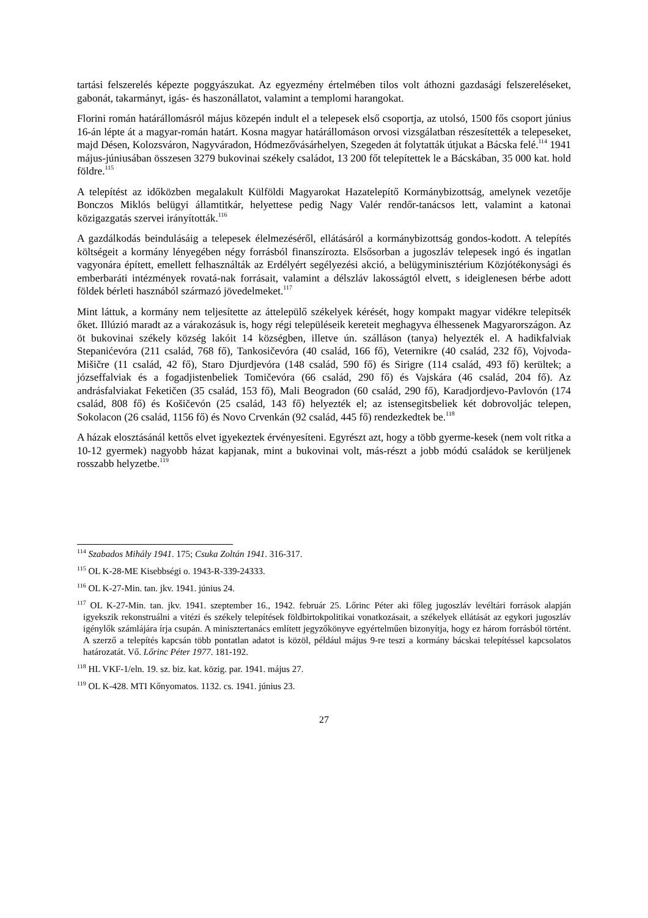tartási felszerelés képezte poggyászukat. Az egyezmény értelmében tilos volt áthozni gazdasági felszereléseket, gabonát, takarmányt, igás- és haszonállatot, valamint a templomi harangokat.
Florini román határállomásról május közepén indult el a telepesek első csoportja, az utolsó, 1500 fős csoport június 16-án lépte át a magyar-román határt. Kosna magyar határállomáson orvosi vizsgálatban részesítették a telepeseket, majd Désen, Kolozsváron, Nagyváradon, Hódmezővásárhelyen, Szegeden át folytatták útjukat a Bácska felé.<sup>114</sup> 1941 május-júniusában összesen 3279 bukovinai székely családot, 13 200 főt telepítettek le a Bácskában, 35 000 kat. hold földre.<sup>115</sup>
A telepítést az időközben megalakult Külföldi Magyarokat Hazatelepítő Kormánybizottság, amelynek vezetője Bonczos Miklós belügyi államtitkár, helyettese pedig Nagy Valér rendőr-tanácsos lett, valamint a katonai közigazgatás szervei irányították.<sup>116</sup>
A gazdálkodás beindulásáig a telepesek élelmezéséről, ellátásáról a kormánybizottság gondos-kodott. A telepítés költségeit a kormány lényegében négy forrásból finanszírozta. Elsősorban a jugoszláv telepesek ingó és ingatlan vagyonára épített, emellett felhasználták az Erdélyért segélyezési akció, a belügyminisztérium Közjótékonysági és emberbaráti intézmények rovatá-nak forrásait, valamint a délszláv lakosságtól elvett, s ideiglenesen bérbe adott földek bérleti hasznából származó jövedelmeket.<sup>117</sup>
Mint láttuk, a kormány nem teljesítette az áttelepülő székelyek kérését, hogy kompakt magyar vidékre telepítsék őket. Illúzió maradt az a várakozásuk is, hogy régi településeik kereteit meghagyva élhessenek Magyarországon. Az öt bukovinai székely község lakóit 14 községben, illetve ún. szálláson (tanya) helyezték el. A hadikfalviak Stepanićevóra (211 család, 768 fő), Tankosičevóra (40 család, 166 fő), Veternikre (40 család, 232 fő), Vojvoda-Mišičre (11 család, 42 fő), Staro Djurdjevóra (148 család, 590 fő) és Sirigre (114 család, 493 fő) kerültek; a józseffalviak és a fogadjistenbeliek Tomičevóra (66 család, 290 fő) és Vajskára (46 család, 204 fő). Az andrásfalviakat Feketičen (35 család, 153 fő), Mali Beogradon (60 család, 290 fő), Karadjordjevo-Pavlovón (174 család, 808 fő) és Košičevón (25 család, 143 fő) helyezték el; az istensegitsbeliek két dobrovoljác telepen, Sokolacon (26 család, 1156 fő) és Novo Crvenkán (92 család, 445 fő) rendezkedtek be.<sup>118</sup>
A házak elosztásánál kettős elvet igyekeztek érvényesíteni. Egyrészt azt, hogy a több gyerme-kesek (nem volt ritka a 10-12 gyermek) nagyobb házat kapjanak, mint a bukovinai volt, más-részt a jobb módú családok se kerüljenek rosszabb helyzetbe.<sup>119</sup>
<sup>114</sup> Szabados Mihály 1941. 175; Csuka Zoltán 1941. 316-317.
<sup>115</sup> OL K-28-ME Kisebbségi o. 1943-R-339-24333.
<sup>116</sup> OL K-27-Min. tan. jkv. 1941. június 24.
<sup>117</sup> OL K-27-Min. tan. jkv. 1941. szeptember 16., 1942. február 25. Lőrinc Péter aki főleg jugoszláv levéltári források alapján igyekszik rekonstruálni a vitézi és székely telepítések földbirtokpolitikai vonatkozásait, a székelyek ellátását az egykori jugoszláv igénylők számlájára írja csupán. A minisztertanács említett jegyzőkönyve egyértelműen bizonyítja, hogy ez három forrásból történt. A szerző a telepítés kapcsán több pontatlan adatot is közöl, például május 9-re teszi a kormány bácskai telepítéssel kapcsolatos határozatát. Vő. Lőrinc Péter 1977. 181-192.
<sup>118</sup> HL VKF-1/eln. 19. sz. biz. kat. közig. par. 1941. május 27.
<sup>119</sup> OL K-428. MTI Kőnyomatos. 1132. cs. 1941. június 23.
27